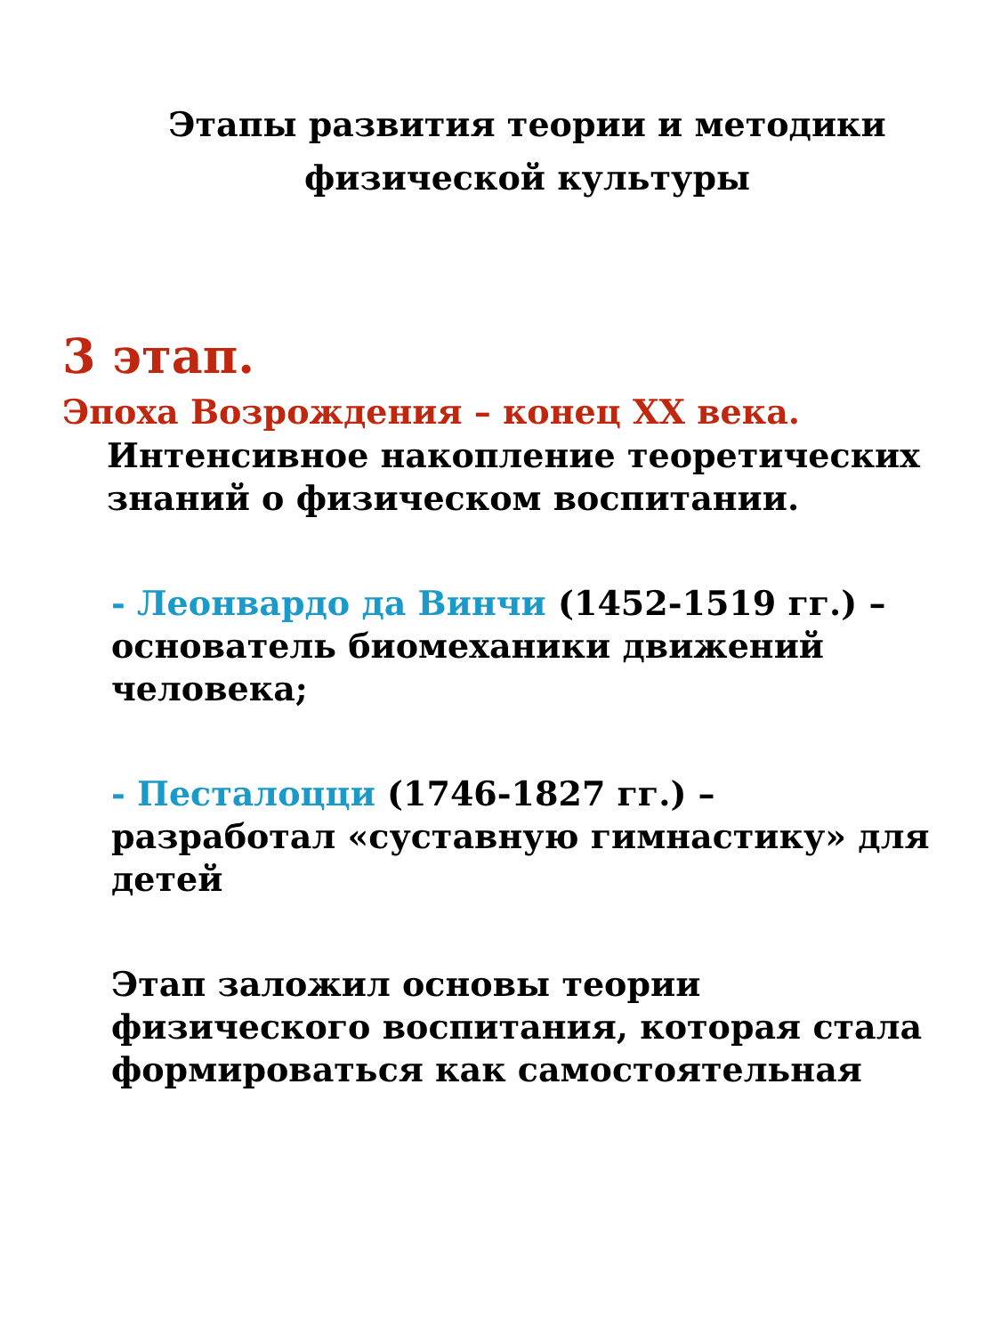Этапы развития теории и методики
физической культуры
3 этап.
Эпоха Возрождения – конец XX века.
Интенсивное накопление теоретических знаний о физическом воспитании.
- Леонвардо да Винчи (1452-1519 гг.) – основатель биомеханики движений человека;
- Песталоцци (1746-1827 гг.) –
разработал «суставную гимнастику» для детей
Этап заложил основы теории физического воспитания, которая стала формироваться как самостоятельная